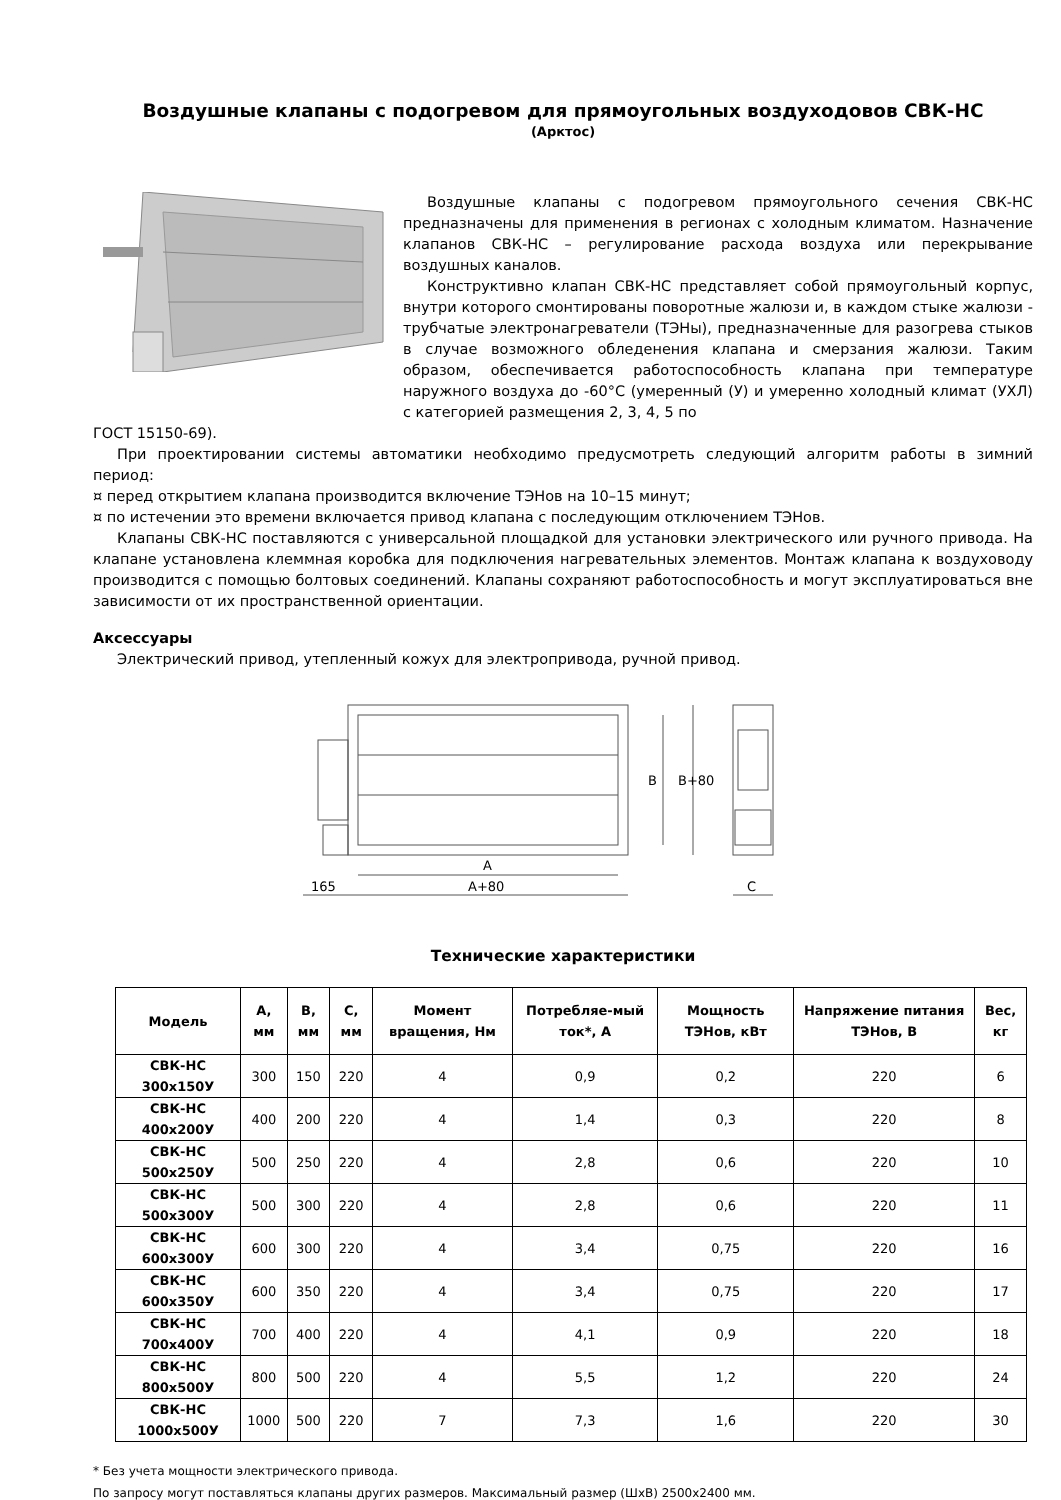Воздушные клапаны с подогревом для прямоугольных воздуходовов СВК-НС
(Арктос)
Воздушные клапаны с подогревом прямоугольного сечения СВК-НС предназначены для применения в регионах с холодным климатом. Назначение клапанов СВК-НС – регулирование расхода воздуха или перекрывание воздушных каналов.
Конструктивно клапан СВК-НС представляет собой прямоугольный корпус, внутри которого смонтированы поворотные жалюзи и, в каждом стыке жалюзи - трубчатые электронагреватели (ТЭНы), предназначенные для разогрева стыков в случае возможного обледенения клапана и смерзания жалюзи. Таким образом, обеспечивается работоспособность клапана при температуре наружного воздуха до -60°С (умеренный (У) и умеренно холодный климат (УХЛ) с категорией размещения 2, 3, 4, 5 по
ГОСТ 15150-69).
При проектировании системы автоматики необходимо предусмотреть следующий алгоритм работы в зимний период:
¤ перед открытием клапана производится включение ТЭНов на 10–15 минут;
¤ по истечении это времени включается привод клапана с последующим отключением ТЭНов.
Клапаны СВК-НС поставляются с универсальной площадкой для установки электрического или ручного привода. На клапане установлена клеммная коробка для подключения нагревательных элементов. Монтаж клапана к воздуховоду производится с помощью болтовых соединений. Клапаны сохраняют работоспособность и могут эксплуатироваться вне зависимости от их пространственной ориентации.
Аксессуары
Электрический привод, утепленный кожух для электропривода, ручной привод.
A
A+80
165
B
B+80
C
Технические характеристики
| Модель | A, мм | B, мм | C, мм | Момент вращения, Нм | Потребляе-мый ток*, А | Мощность ТЭНов, кВт | Напряжение питания ТЭНов, В | Вес, кг |
| --- | --- | --- | --- | --- | --- | --- | --- | --- |
| СВК-НС 300х150У | 300 | 150 | 220 | 4 | 0,9 | 0,2 | 220 | 6 |
| СВК-НС 400х200У | 400 | 200 | 220 | 4 | 1,4 | 0,3 | 220 | 8 |
| СВК-НС 500х250У | 500 | 250 | 220 | 4 | 2,8 | 0,6 | 220 | 10 |
| СВК-НС 500х300У | 500 | 300 | 220 | 4 | 2,8 | 0,6 | 220 | 11 |
| СВК-НС 600х300У | 600 | 300 | 220 | 4 | 3,4 | 0,75 | 220 | 16 |
| СВК-НС 600х350У | 600 | 350 | 220 | 4 | 3,4 | 0,75 | 220 | 17 |
| СВК-НС 700х400У | 700 | 400 | 220 | 4 | 4,1 | 0,9 | 220 | 18 |
| СВК-НС 800х500У | 800 | 500 | 220 | 4 | 5,5 | 1,2 | 220 | 24 |
| СВК-НС 1000х500У | 1000 | 500 | 220 | 7 | 7,3 | 1,6 | 220 | 30 |
* Без учета мощности электрического привода.
По запросу могут поставляться клапаны других размеров. Максимальный размер (ШхВ) 2500х2400 мм.